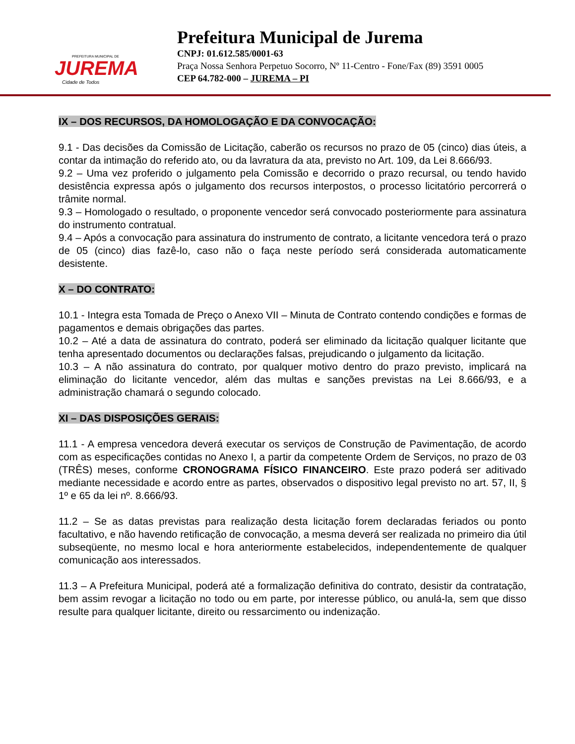PREFEITURA MUNICIPAL DE
JUREMA
Cidade de Todos
Prefeitura Municipal de Jurema
CNPJ: 01.612.585/0001-63
Praça Nossa Senhora Perpetuo Socorro, Nº 11-Centro - Fone/Fax (89) 3591 0005
CEP 64.782-000 – JUREMA – PI
IX – DOS RECURSOS, DA HOMOLOGAÇÃO E DA CONVOCAÇÃO:
9.1 - Das decisões da Comissão de Licitação, caberão os recursos no prazo de 05 (cinco) dias úteis, a contar da intimação do referido ato, ou da lavratura da ata, previsto no Art. 109, da Lei 8.666/93.
9.2 – Uma vez proferido o julgamento pela Comissão e decorrido o prazo recursal, ou tendo havido desistência expressa após o julgamento dos recursos interpostos, o processo licitatório percorrerá o trâmite normal.
9.3 – Homologado o resultado, o proponente vencedor será convocado posteriormente para assinatura do instrumento contratual.
9.4 – Após a convocação para assinatura do instrumento de contrato, a licitante vencedora terá o prazo de 05 (cinco) dias fazê-lo, caso não o faça neste período será considerada automaticamente desistente.
X – DO CONTRATO:
10.1 - Integra esta Tomada de Preço o Anexo VII – Minuta de Contrato contendo condições e formas de pagamentos e demais obrigações das partes.
10.2 – Até a data de assinatura do contrato, poderá ser eliminado da licitação qualquer licitante que tenha apresentado documentos ou declarações falsas, prejudicando o julgamento da licitação.
10.3 – A não assinatura do contrato, por qualquer motivo dentro do prazo previsto, implicará na eliminação do licitante vencedor, além das multas e sanções previstas na Lei 8.666/93, e a administração chamará o segundo colocado.
XI – DAS DISPOSIÇÕES GERAIS:
11.1 - A empresa vencedora deverá executar os serviços de Construção de Pavimentação, de acordo com as especificações contidas no Anexo I, a partir da competente Ordem de Serviços, no prazo de 03 (TRÊS) meses, conforme CRONOGRAMA FÍSICO FINANCEIRO. Este prazo poderá ser aditivado mediante necessidade e acordo entre as partes, observados o dispositivo legal previsto no art. 57, II, § 1º e 65 da lei nº. 8.666/93.
11.2 – Se as datas previstas para realização desta licitação forem declaradas feriados ou ponto facultativo, e não havendo retificação de convocação, a mesma deverá ser realizada no primeiro dia útil subseqüente, no mesmo local e hora anteriormente estabelecidos, independentemente de qualquer comunicação aos interessados.
11.3 – A Prefeitura Municipal, poderá até a formalização definitiva do contrato, desistir da contratação, bem assim revogar a licitação no todo ou em parte, por interesse público, ou anulá-la, sem que disso resulte para qualquer licitante, direito ou ressarcimento ou indenização.